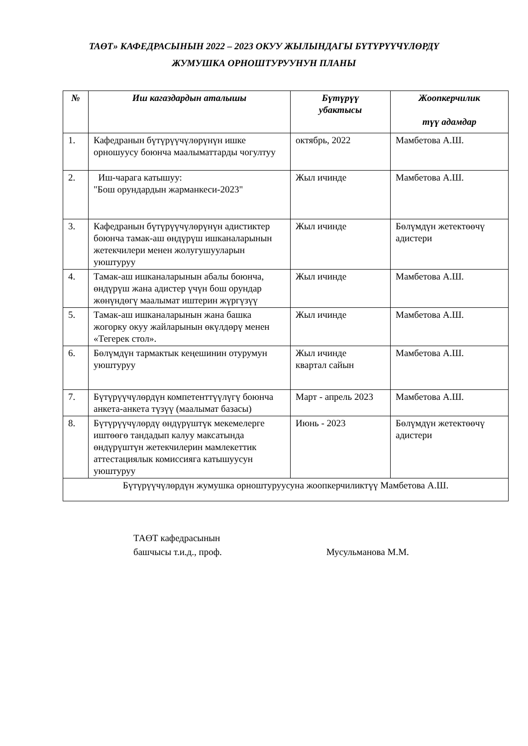ТАӨТ» КАФЕДРАСЫНЫН 2022 – 2023 ОКУУ ЖЫЛЫНДАГЫ БҮТҮРҮҮЧҮЛӨРДҮ
ЖУМУШКА ОРНОШТУРУУНУН ПЛАНЫ
| № | Иш кагаздардын аталышы | Бүтүрүү убактысы | Жоопкерчилик түү адамдар |
| --- | --- | --- | --- |
| 1. | Кафедранын бүтүрүүчүлөрүнүн ишке орношуусу боюнча маалыматтарды чогултуу | октябрь, 2022 | Мамбетова А.Ш. |
| 2. | Иш-чарага катышуу: "Бош орундардын жарманкеси-2023" | Жыл ичинде | Мамбетова А.Ш. |
| 3. | Кафедранын бүтүрүүчүлөрүнүн адистиктер боюнча тамак-аш өндүрүш ишканаларынын жетекчилери менен жолугушууларын уюштуруу | Жыл ичинде | Бөлүмдүн жетектөөчү адистери |
| 4. | Тамак-аш ишканаларынын абалы боюнча, өндүрүш жана адистер үчүн бош орундар жөнүндөгү маалымат иштерин жүргүзүү | Жыл ичинде | Мамбетова А.Ш. |
| 5. | Тамак-аш ишканаларынын жана башка жогорку окуу жайларынын өкүлдөрү менен «Тегерек стол». | Жыл ичинде | Мамбетова А.Ш. |
| 6. | Бөлүмдүн тармактык кеңешинин отурумун уюштуруу | Жыл ичинде квартал сайын | Мамбетова А.Ш. |
| 7. | Бүтүрүүчүлөрдүн компетенттүүлүгү боюнча анкета-анкета түзүү (маалымат базасы) | Март - апрель 2023 | Мамбетова А.Ш. |
| 8. | Бүтүрүүчүлөрдү өндүрүштүк мекемелерге иштөөгө тандадып калуу максатында өндүрүштүн жетекчилерин мамлекеттик аттестациялык комиссияга катышуусун уюштуруу | Июнь - 2023 | Бөлүмдүн жетектөөчү адистери |
| Бүтүрүүчүлөрдүн жумушка орноштуруусуна жоопкерчиликтүү Мамбетова А.Ш. | | | |
ТАӨТ кафедрасынын
башчысы т.и.д., проф.
Мусульманова М.М.